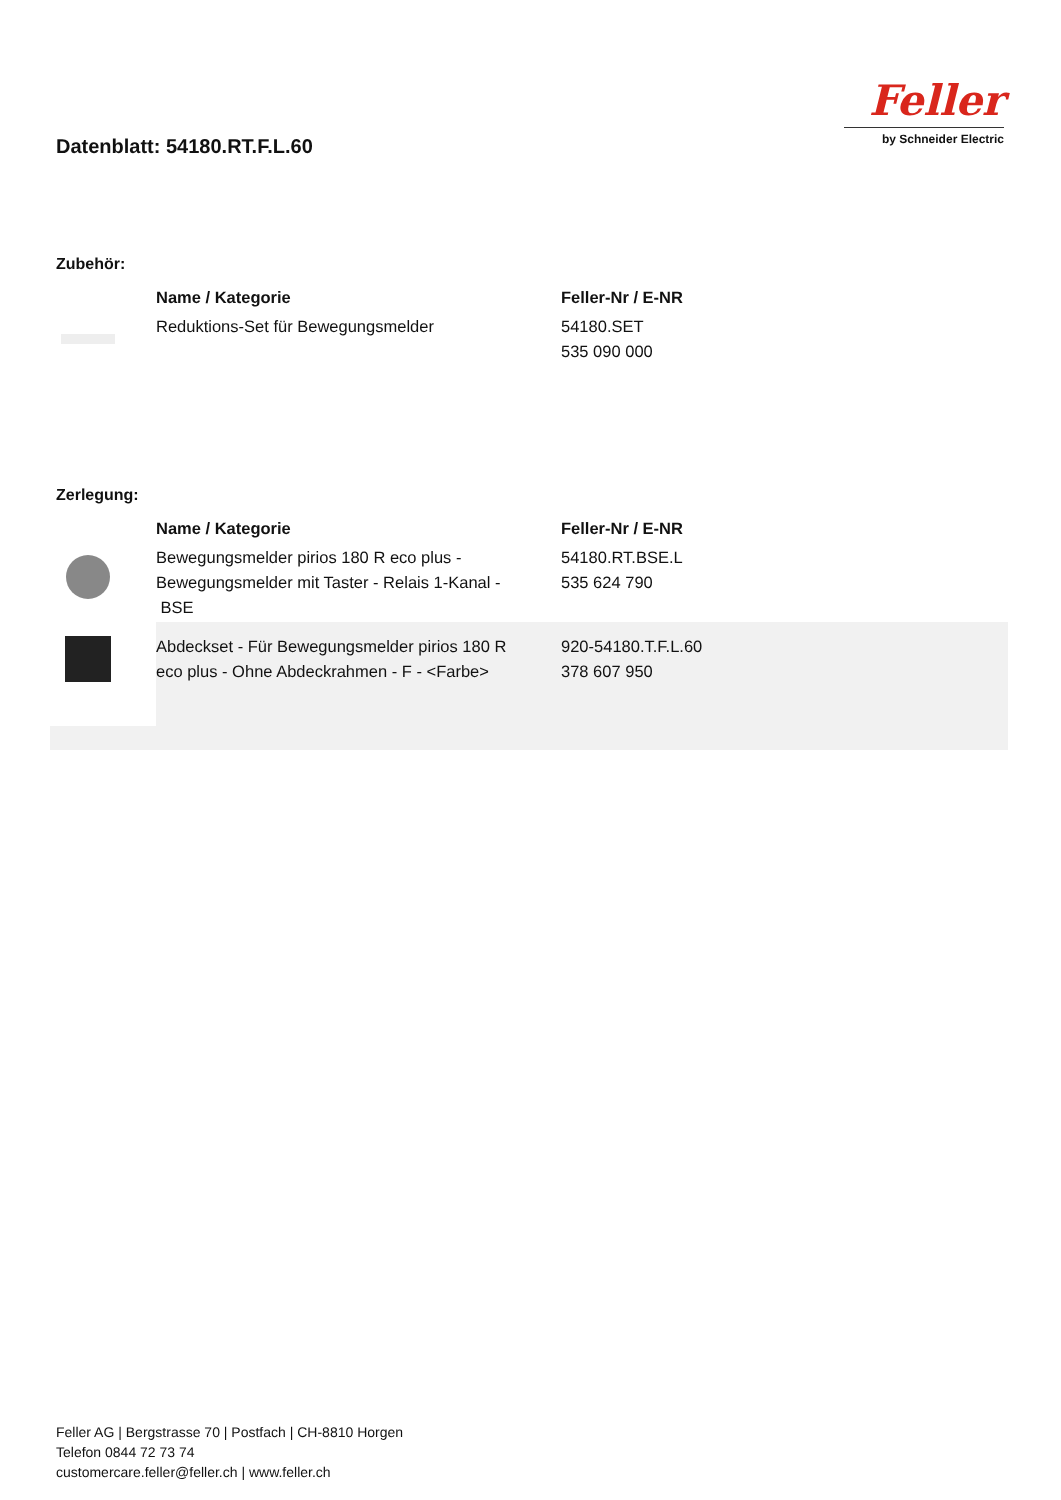Datenblatt: 54180.RT.F.L.60
Feller
by Schneider Electric
Zubehör:
| | Name / Kategorie | Feller-Nr / E-NR |
| | Reduktions-Set für Bewegungsmelder | 54180.SET 535 090 000 |
Zerlegung:
| | Name / Kategorie | Feller-Nr / E-NR |
| | Bewegungsmelder pirios 180 R eco plus - Bewegungsmelder mit Taster - Relais 1-Kanal - BSE | 54180.RT.BSE.L 535 624 790 |
| | Abdeckset - Für Bewegungsmelder pirios 180 R eco plus - Ohne Abdeckrahmen - F - <Farbe> | 920-54180.T.F.L.60 378 607 950 |
Feller AG | Bergstrasse 70 | Postfach | CH-8810 Horgen
Telefon 0844 72 73 74
customercare.feller@feller.ch | www.feller.ch